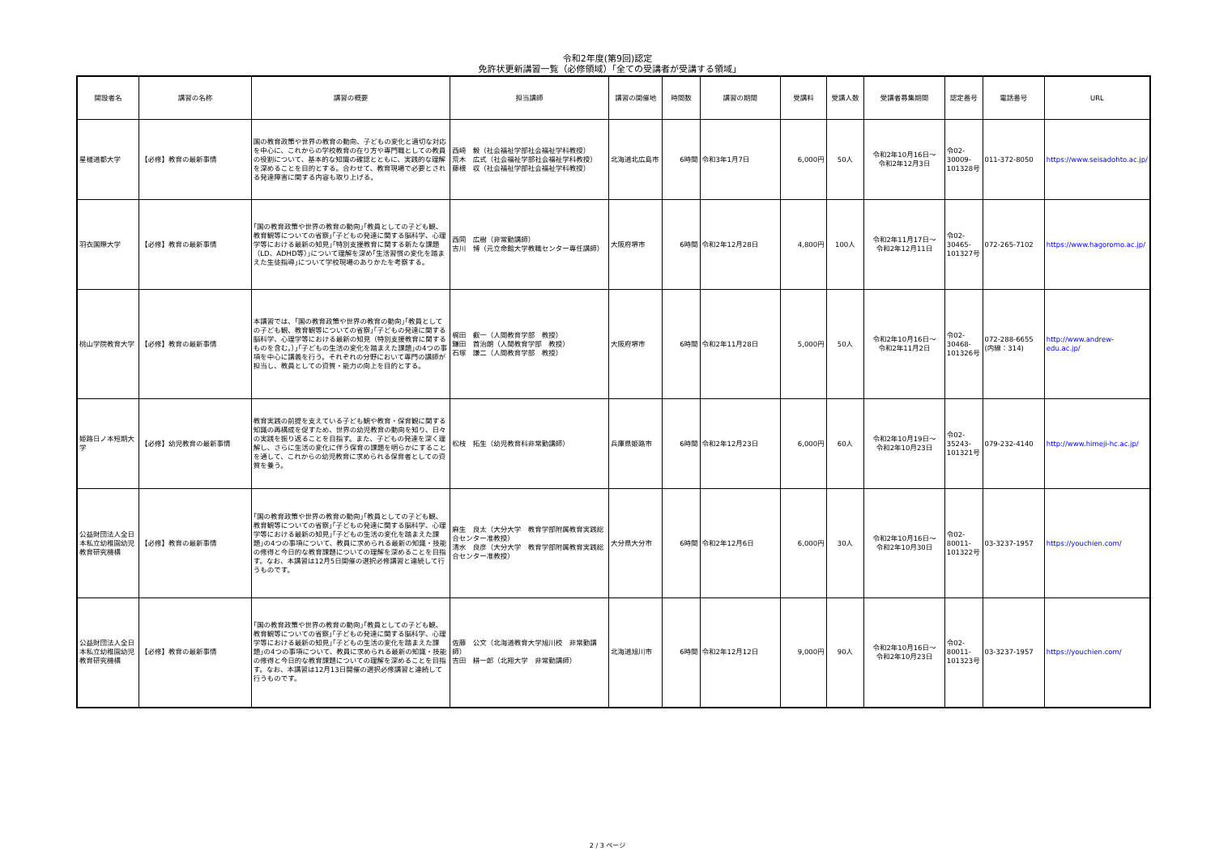令和2年度(第9回)認定
免許状更新講習一覧（必修領域）｢全ての受講者が受講する領域｣
| 開設者名 | 講習の名称 | 講習の概要 | 担当講師 | 講習の開催地 | 時間数 | 講習の期間 | 受講料 | 受講人数 | 受講者募集期間 | 認定番号 | 電話番号 | URL |
| --- | --- | --- | --- | --- | --- | --- | --- | --- | --- | --- | --- | --- |
| 星槎道都大学 | 【必修】教育の最新事情 | 国の教育政策や世界の教育の動向、子どもの変化と適切な対応を中心に、これからの学校教育の在り方や専門職としての教員の役割について、基本的な知識の確認とともに、実践的な理解を深めることを目的とする。合わせて、教育現場で必要とされる発達障害に関する内容も取り上げる。 | 西崎 毅（社会福祉学部社会福祉学科教授） 荒木 広式（社会福祉学部社会福祉学科教授） 藤根 収（社会福祉学部社会福祉学科教授） | 北海道北広島市 | 6時間 | 令和3年1月7日 | 6,000円 | 50人 | 令和2年10月16日～ 令和2年12月3日 | 令02-30009-101328号 | 011-372-8050 | https://www.seisadohto.ac.jp/ |
| 羽衣国際大学 | 【必修】教育の最新事情 | ｢国の教育政策や世界の教育の動向｣｢教員としての子ども観、教育観等についての省察｣｢子どもの発達に関する脳科学、心理学等における最新の知見｣｢特別支援教育に関する新たな課題（LD、ADHD等）｣について理解を深め｢生活習慣の変化を踏まえた生徒指導｣について学校現場のありかたを考察する。 | 西岡 広樹（非常勤講師） 吉川 博（元立命館大学教職センター専任講師） | 大阪府堺市 | 6時間 | 令和2年12月28日 | 4,800円 | 100人 | 令和2年11月17日～ 令和2年12月11日 | 令02-30465-101327号 | 072-265-7102 | https://www.hagoromo.ac.jp/ |
| 桃山学院教育大学 | 【必修】教育の最新事情 | 本講習では、｢国の教育政策や世界の教育の動向｣｢教員としての子ども観、教育観等についての省察｣｢子どもの発達に関する脳科学、心理学等における最新の知見（特別支援教育に関するものを含む。）｣｢子どもの生活の変化を踏まえた課題｣の4つの事項を中心に講義を行う。それぞれの分野において専門の講師が担当し、教員としての資質・能力の向上を目的とする。 | 梶田 叡一（人間教育学部 教授） 鎌田 首治朗（人間教育学部 教授） 石塚 謙二（人間教育学部 教授） | 大阪府堺市 | 6時間 | 令和2年11月28日 | 5,000円 | 50人 | 令和2年10月16日～ 令和2年11月2日 | 令02-30468-101326号 | 072-288-6655 (内線：314) | http://www.andrew-edu.ac.jp/ |
| 姫路日ノ本短期大学 | 【必修】幼児教育の最新事情 | 教育実践の前提を支えている子ども観や教育・保育観に関する知識の再構成を促すため、世界の幼児教育の動向を知り、日々の実践を振り返ることを目指す。また、子どもの発達を深く理解し、さらに生活の変化に伴う保育の課題を明らかにすることを通して、これからの幼児教育に求められる保育者としての資質を養う。 | 松枝 拓生（幼児教育科非常勤講師） | 兵庫県姫路市 | 6時間 | 令和2年12月23日 | 6,000円 | 60人 | 令和2年10月19日～ 令和2年10月23日 | 令02-35243-101321号 | 079-232-4140 | http://www.himeji-hc.ac.jp/ |
| 公益財団法人全日本私立幼稚園幼児教育研究機構 | 【必修】教育の最新事情 | ｢国の教育政策や世界の教育の動向｣｢教員としての子ども観、教育観等についての省察｣｢子どもの発達に関する脳科学、心理学等における最新の知見｣｢子どもの生活の変化を踏まえた課題｣の4つの事項について、教員に求められる最新の知識・技能の修得と今日的な教育課題についての理解を深めることを目指す。なお、本講習は12月5日開催の選択必修講習と連続して行うものです。 | 麻生 良太（大分大学 教育学部附属教育実践総合センター准教授） 清水 良彦（大分大学 教育学部附属教育実践総合センター准教授） | 大分県大分市 | 6時間 | 令和2年12月6日 | 6,000円 | 30人 | 令和2年10月16日～ 令和2年10月30日 | 令02-80011-101322号 | 03-3237-1957 | https://youchien.com/ |
| 公益財団法人全日本私立幼稚園幼児教育研究機構 | 【必修】教育の最新事情 | ｢国の教育政策や世界の教育の動向｣｢教員としての子ども観、教育観等についての省察｣｢子どもの発達に関する脳科学、心理学等における最新の知見｣｢子どもの生活の変化を踏まえた課題｣の4つの事項について、教員に求められる最新の知識・技能の修得と今日的な教育課題についての理解を深めることを目指す。なお、本講習は12月13日開催の選択必修講習と連続して行うものです。 | 佐藤 公文（北海道教育大学旭川校 非常勤講師） 吉田 耕一郎（北翔大学 非常勤講師） | 北海道旭川市 | 6時間 | 令和2年12月12日 | 9,000円 | 90人 | 令和2年10月16日～ 令和2年10月23日 | 令02-80011-101323号 | 03-3237-1957 | https://youchien.com/ |
2 / 3 ページ